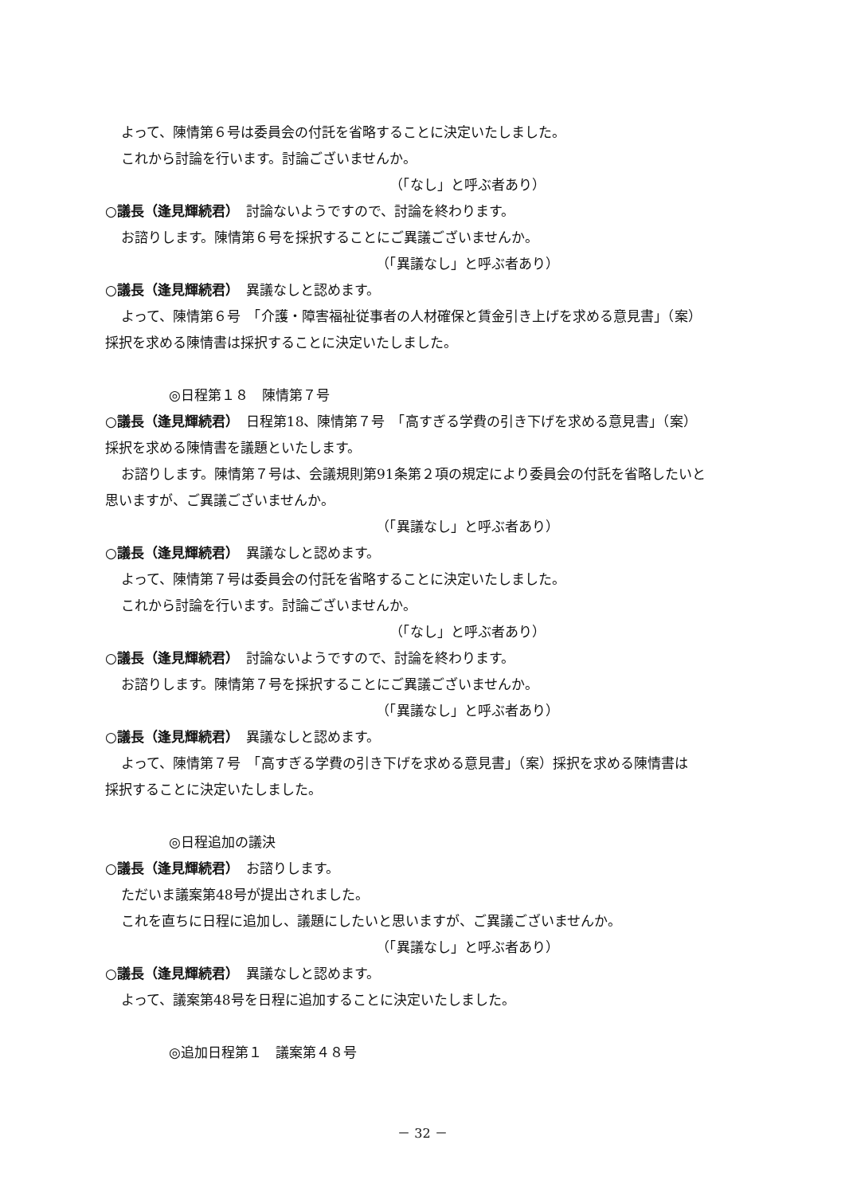よって、陳情第６号は委員会の付託を省略することに決定いたしました。
これから討論を行います。討論ございませんか。
（「なし」と呼ぶ者あり）
○議長（逢見輝続君）　討論ないようですので、討論を終わります。
お諮りします。陳情第６号を採択することにご異議ございませんか。
（「異議なし」と呼ぶ者あり）
○議長（逢見輝続君）　異議なしと認めます。
よって、陳情第６号　「介護・障害福祉従事者の人材確保と賃金引き上げを求める意見書」（案）
採択を求める陳情書は採択することに決定いたしました。
◎日程第１８　陳情第７号
○議長（逢見輝続君）　日程第18、陳情第７号　「高すぎる学費の引き下げを求める意見書」（案）
採択を求める陳情書を議題といたします。
お諮りします。陳情第７号は、会議規則第91条第２項の規定により委員会の付託を省略したいと
思いますが、ご異議ございませんか。
（「異議なし」と呼ぶ者あり）
○議長（逢見輝続君）　異議なしと認めます。
よって、陳情第７号は委員会の付託を省略することに決定いたしました。
これから討論を行います。討論ございませんか。
（「なし」と呼ぶ者あり）
○議長（逢見輝続君）　討論ないようですので、討論を終わります。
お諮りします。陳情第７号を採択することにご異議ございませんか。
（「異議なし」と呼ぶ者あり）
○議長（逢見輝続君）　異議なしと認めます。
よって、陳情第７号　「高すぎる学費の引き下げを求める意見書」（案）採択を求める陳情書は
採択することに決定いたしました。
◎日程追加の議決
○議長（逢見輝続君）　お諮りします。
ただいま議案第48号が提出されました。
これを直ちに日程に追加し、議題にしたいと思いますが、ご異議ございませんか。
（「異議なし」と呼ぶ者あり）
○議長（逢見輝続君）　異議なしと認めます。
よって、議案第48号を日程に追加することに決定いたしました。
◎追加日程第１　議案第４８号
－ 32 －